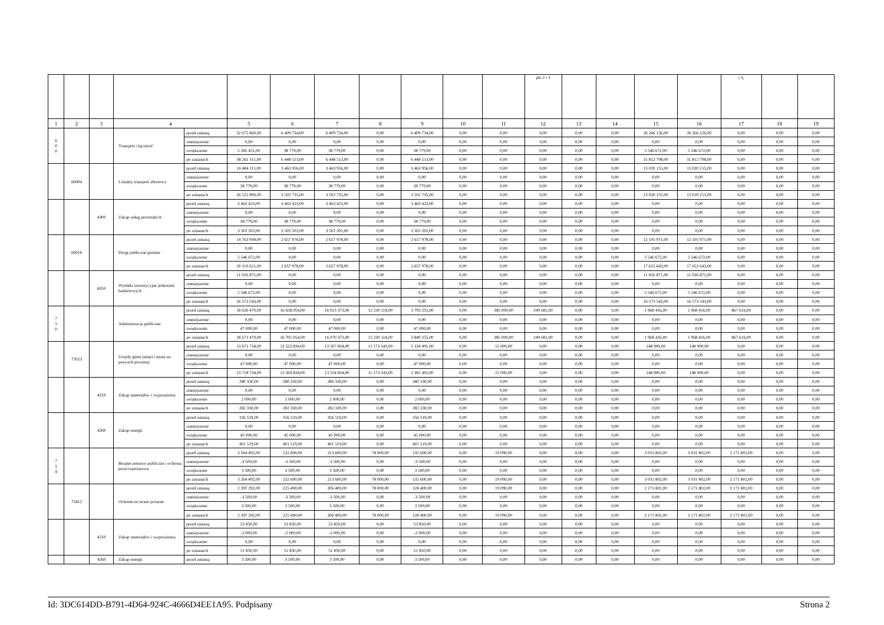| | | | | | | | | | | | | pkt 2 i 3 | | | | | i 3, | | |
| 1 | 2 | 3 | 4 | | 5 | 6 | 7 | 8 | 9 | 10 | 11 | 12 | 13 | 14 | 15 | 16 | 17 | 18 | 19 |
| 6 0 0 | | | Transport i łączność | przed zmianą | 32 675 860,00 | 6 409 734,00 | 6 409 734,00 | 0,00 | 6 409 734,00 | 0,00 | 0,00 | 0,00 | 0,00 | 0,00 | 26 266 126,00 | 26 266 126,00 | 0,00 | 0,00 | 0,00 |
| | | | | zmniejszenie | 0,00 | 0,00 | 0,00 | 0,00 | 0,00 | 0,00 | 0,00 | 0,00 | 0,00 | 0,00 | 0,00 | 0,00 | 0,00 | 0,00 | 0,00 |
| | | | | zwiększenie | 5 585 451,00 | 38 779,00 | 38 779,00 | 0,00 | 38 779,00 | 0,00 | 0,00 | 0,00 | 0,00 | 0,00 | 5 546 672,00 | 5 546 672,00 | 0,00 | 0,00 | 0,00 |
| | | | | po zmianach | 38 261 311,00 | 6 448 513,00 | 6 448 513,00 | 0,00 | 6 448 513,00 | 0,00 | 0,00 | 0,00 | 0,00 | 0,00 | 31 812 798,00 | 31 812 798,00 | 0,00 | 0,00 | 0,00 |
| | 60004 | | Lokalny transport zbiorowy | przed zmianą | 16 484 111,00 | 3 463 956,00 | 3 463 956,00 | 0,00 | 3 463 956,00 | 0,00 | 0,00 | 0,00 | 0,00 | 0,00 | 13 020 155,00 | 13 020 155,00 | 0,00 | 0,00 | 0,00 |
| | | | | zmniejszenie | 0,00 | 0,00 | 0,00 | 0,00 | 0,00 | 0,00 | 0,00 | 0,00 | 0,00 | 0,00 | 0,00 | 0,00 | 0,00 | 0,00 | 0,00 |
| | | | | zwiększenie | 38 779,00 | 38 779,00 | 38 779,00 | 0,00 | 38 779,00 | 0,00 | 0,00 | 0,00 | 0,00 | 0,00 | 0,00 | 0,00 | 0,00 | 0,00 | 0,00 |
| | | | | po zmianach | 16 522 890,00 | 3 502 735,00 | 3 502 735,00 | 0,00 | 3 502 735,00 | 0,00 | 0,00 | 0,00 | 0,00 | 0,00 | 13 020 155,00 | 13 020 155,00 | 0,00 | 0,00 | 0,00 |
| | | 4300 | Zakup usług pozostałych | przed zmianą | 3 463 423,00 | 3 463 423,00 | 3 463 423,00 | 0,00 | 3 463 423,00 | 0,00 | 0,00 | 0,00 | 0,00 | 0,00 | 0,00 | 0,00 | 0,00 | 0,00 | 0,00 |
| | | | | zmniejszenie | 0,00 | 0,00 | 0,00 | 0,00 | 0,00 | 0,00 | 0,00 | 0,00 | 0,00 | 0,00 | 0,00 | 0,00 | 0,00 | 0,00 | 0,00 |
| | | | | zwiększenie | 38 779,00 | 38 779,00 | 38 779,00 | 0,00 | 38 779,00 | 0,00 | 0,00 | 0,00 | 0,00 | 0,00 | 0,00 | 0,00 | 0,00 | 0,00 | 0,00 |
| | | | | po zmianach | 3 502 202,00 | 3 502 202,00 | 3 502 202,00 | 0,00 | 3 502 202,00 | 0,00 | 0,00 | 0,00 | 0,00 | 0,00 | 0,00 | 0,00 | 0,00 | 0,00 | 0,00 |
| | 60016 | | Drogi publiczne gminne | przed zmianą | 14 763 949,00 | 2 657 978,00 | 2 657 978,00 | 0,00 | 2 657 978,00 | 0,00 | 0,00 | 0,00 | 0,00 | 0,00 | 12 105 971,00 | 12 105 971,00 | 0,00 | 0,00 | 0,00 |
| | | | | zmniejszenie | 0,00 | 0,00 | 0,00 | 0,00 | 0,00 | 0,00 | 0,00 | 0,00 | 0,00 | 0,00 | 0,00 | 0,00 | 0,00 | 0,00 | 0,00 |
| | | | | zwiększenie | 5 546 672,00 | 0,00 | 0,00 | 0,00 | 0,00 | 0,00 | 0,00 | 0,00 | 0,00 | 0,00 | 5 546 672,00 | 5 546 672,00 | 0,00 | 0,00 | 0,00 |
| | | | | po zmianach | 20 310 621,00 | 2 657 978,00 | 2 657 978,00 | 0,00 | 2 657 978,00 | 0,00 | 0,00 | 0,00 | 0,00 | 0,00 | 17 652 643,00 | 17 652 643,00 | 0,00 | 0,00 | 0,00 |
| | | 6050 | Wydatki inwestycyjne jednostek budżetowych | przed zmianą | 11 026 871,00 | 0,00 | 0,00 | 0,00 | 0,00 | 0,00 | 0,00 | 0,00 | 0,00 | 0,00 | 11 026 871,00 | 11 026 871,00 | 0,00 | 0,00 | 0,00 |
| | | | | zmniejszenie | 0,00 | 0,00 | 0,00 | 0,00 | 0,00 | 0,00 | 0,00 | 0,00 | 0,00 | 0,00 | 0,00 | 0,00 | 0,00 | 0,00 | 0,00 |
| | | | | zwiększenie | 5 546 672,00 | 0,00 | 0,00 | 0,00 | 0,00 | 0,00 | 0,00 | 0,00 | 0,00 | 0,00 | 5 546 672,00 | 5 546 672,00 | 0,00 | 0,00 | 0,00 |
| | | | | po zmianach | 16 573 543,00 | 0,00 | 0,00 | 0,00 | 0,00 | 0,00 | 0,00 | 0,00 | 0,00 | 0,00 | 16 573 543,00 | 16 573 543,00 | 0,00 | 0,00 | 0,00 |
| 7 5 0 | | | Administracja publiczna | przed zmianą | 18 626 470,00 | 16 658 054,00 | 16 023 373,00 | 12 230 118,00 | 3 793 255,00 | 0,00 | 385 000,00 | 249 681,00 | 0,00 | 0,00 | 1 968 416,00 | 1 968 416,00 | 867 616,00 | 0,00 | 0,00 |
| | | | | zmniejszenie | 0,00 | 0,00 | 0,00 | 0,00 | 0,00 | 0,00 | 0,00 | 0,00 | 0,00 | 0,00 | 0,00 | 0,00 | 0,00 | 0,00 | 0,00 |
| | | | | zwiększenie | 47 000,00 | 47 000,00 | 47 000,00 | 0,00 | 47 000,00 | 0,00 | 0,00 | 0,00 | 0,00 | 0,00 | 0,00 | 0,00 | 0,00 | 0,00 | 0,00 |
| | | | | po zmianach | 18 673 470,00 | 16 705 054,00 | 16 070 373,00 | 12 230 118,00 | 3 840 255,00 | 0,00 | 385 000,00 | 249 681,00 | 0,00 | 0,00 | 1 968 416,00 | 1 968 416,00 | 867 616,00 | 0,00 | 0,00 |
| | 75023 | | Urzędy gmin (miast i miast na prawach powiatu) | przed zmianą | 13 671 734,00 | 13 522 834,00 | 13 507 834,00 | 11 173 343,00 | 2 334 491,00 | 0,00 | 15 000,00 | 0,00 | 0,00 | 0,00 | 148 900,00 | 148 900,00 | 0,00 | 0,00 | 0,00 |
| | | | | zmniejszenie | 0,00 | 0,00 | 0,00 | 0,00 | 0,00 | 0,00 | 0,00 | 0,00 | 0,00 | 0,00 | 0,00 | 0,00 | 0,00 | 0,00 | 0,00 |
| | | | | zwiększenie | 47 000,00 | 47 000,00 | 47 000,00 | 0,00 | 47 000,00 | 0,00 | 0,00 | 0,00 | 0,00 | 0,00 | 0,00 | 0,00 | 0,00 | 0,00 | 0,00 |
| | | | | po zmianach | 13 718 734,00 | 13 569 834,00 | 13 554 834,00 | 11 173 343,00 | 2 381 491,00 | 0,00 | 15 000,00 | 0,00 | 0,00 | 0,00 | 148 900,00 | 148 900,00 | 0,00 | 0,00 | 0,00 |
| | | 4210 | Zakup materiałów i wyposażenia | przed zmianą | 280 330,00 | 280 330,00 | 280 330,00 | 0,00 | 280 330,00 | 0,00 | 0,00 | 0,00 | 0,00 | 0,00 | 0,00 | 0,00 | 0,00 | 0,00 | 0,00 |
| | | | | zmniejszenie | 0,00 | 0,00 | 0,00 | 0,00 | 0,00 | 0,00 | 0,00 | 0,00 | 0,00 | 0,00 | 0,00 | 0,00 | 0,00 | 0,00 | 0,00 |
| | | | | zwiększenie | 2 000,00 | 2 000,00 | 2 000,00 | 0,00 | 2 000,00 | 0,00 | 0,00 | 0,00 | 0,00 | 0,00 | 0,00 | 0,00 | 0,00 | 0,00 | 0,00 |
| | | | | po zmianach | 282 330,00 | 282 330,00 | 282 330,00 | 0,00 | 282 330,00 | 0,00 | 0,00 | 0,00 | 0,00 | 0,00 | 0,00 | 0,00 | 0,00 | 0,00 | 0,00 |
| | | 4260 | Zakup energii | przed zmianą | 356 519,00 | 356 519,00 | 356 519,00 | 0,00 | 356 519,00 | 0,00 | 0,00 | 0,00 | 0,00 | 0,00 | 0,00 | 0,00 | 0,00 | 0,00 | 0,00 |
| | | | | zmniejszenie | 0,00 | 0,00 | 0,00 | 0,00 | 0,00 | 0,00 | 0,00 | 0,00 | 0,00 | 0,00 | 0,00 | 0,00 | 0,00 | 0,00 | 0,00 |
| | | | | zwiększenie | 45 000,00 | 45 000,00 | 45 000,00 | 0,00 | 45 000,00 | 0,00 | 0,00 | 0,00 | 0,00 | 0,00 | 0,00 | 0,00 | 0,00 | 0,00 | 0,00 |
| | | | | po zmianach | 401 519,00 | 401 519,00 | 401 519,00 | 0,00 | 401 519,00 | 0,00 | 0,00 | 0,00 | 0,00 | 0,00 | 0,00 | 0,00 | 0,00 | 0,00 | 0,00 |
| 7 5 4 | | | Bezpieczeństwo publiczne i ochrona przeciwpożarowa | przed zmianą | 3 264 492,00 | 232 690,00 | 213 600,00 | 78 000,00 | 135 600,00 | 0,00 | 19 090,00 | 0,00 | 0,00 | 0,00 | 3 031 802,00 | 3 031 802,00 | 2 171 802,00 | 0,00 | 0,00 |
| | | | | zmniejszenie | -3 500,00 | -3 500,00 | -3 500,00 | 0,00 | -3 500,00 | 0,00 | 0,00 | 0,00 | 0,00 | 0,00 | 0,00 | 0,00 | 0,00 | 0,00 | 0,00 |
| | | | | zwiększenie | 3 500,00 | 3 500,00 | 3 500,00 | 0,00 | 3 500,00 | 0,00 | 0,00 | 0,00 | 0,00 | 0,00 | 0,00 | 0,00 | 0,00 | 0,00 | 0,00 |
| | | | | po zmianach | 3 264 492,00 | 232 690,00 | 213 600,00 | 78 000,00 | 135 600,00 | 0,00 | 19 090,00 | 0,00 | 0,00 | 0,00 | 3 031 802,00 | 3 031 802,00 | 2 171 802,00 | 0,00 | 0,00 |
| | 75412 | | Ochotnicze straże pożarne | przed zmianą | 2 397 292,00 | 225 490,00 | 206 400,00 | 78 000,00 | 128 400,00 | 0,00 | 19 090,00 | 0,00 | 0,00 | 0,00 | 2 171 802,00 | 2 171 802,00 | 2 171 802,00 | 0,00 | 0,00 |
| | | | | zmniejszenie | -3 500,00 | -3 500,00 | -3 500,00 | 0,00 | -3 500,00 | 0,00 | 0,00 | 0,00 | 0,00 | 0,00 | 0,00 | 0,00 | 0,00 | 0,00 | 0,00 |
| | | | | zwiększenie | 3 500,00 | 3 500,00 | 3 500,00 | 0,00 | 3 500,00 | 0,00 | 0,00 | 0,00 | 0,00 | 0,00 | 0,00 | 0,00 | 0,00 | 0,00 | 0,00 |
| | | | | po zmianach | 2 397 292,00 | 225 490,00 | 206 400,00 | 78 000,00 | 128 400,00 | 0,00 | 19 090,00 | 0,00 | 0,00 | 0,00 | 2 171 802,00 | 2 171 802,00 | 2 171 802,00 | 0,00 | 0,00 |
| | | 4210 | Zakup materiałów i wyposażenia | przed zmianą | 53 850,00 | 53 850,00 | 53 850,00 | 0,00 | 53 850,00 | 0,00 | 0,00 | 0,00 | 0,00 | 0,00 | 0,00 | 0,00 | 0,00 | 0,00 | 0,00 |
| | | | | zmniejszenie | -2 000,00 | -2 000,00 | -2 000,00 | 0,00 | -2 000,00 | 0,00 | 0,00 | 0,00 | 0,00 | 0,00 | 0,00 | 0,00 | 0,00 | 0,00 | 0,00 |
| | | | | zwiększenie | 0,00 | 0,00 | 0,00 | 0,00 | 0,00 | 0,00 | 0,00 | 0,00 | 0,00 | 0,00 | 0,00 | 0,00 | 0,00 | 0,00 | 0,00 |
| | | | | po zmianach | 51 850,00 | 51 850,00 | 51 850,00 | 0,00 | 51 850,00 | 0,00 | 0,00 | 0,00 | 0,00 | 0,00 | 0,00 | 0,00 | 0,00 | 0,00 | 0,00 |
| | | 4260 | Zakup energii | przed zmianą | 3 500,00 | 3 500,00 | 3 500,00 | 0,00 | 3 500,00 | 0,00 | 0,00 | 0,00 | 0,00 | 0,00 | 0,00 | 0,00 | 0,00 | 0,00 | 0,00 |
Id: 3DC614DD-B791-4D64-924C-4666D4EE1A95. Podpisany Strona 2